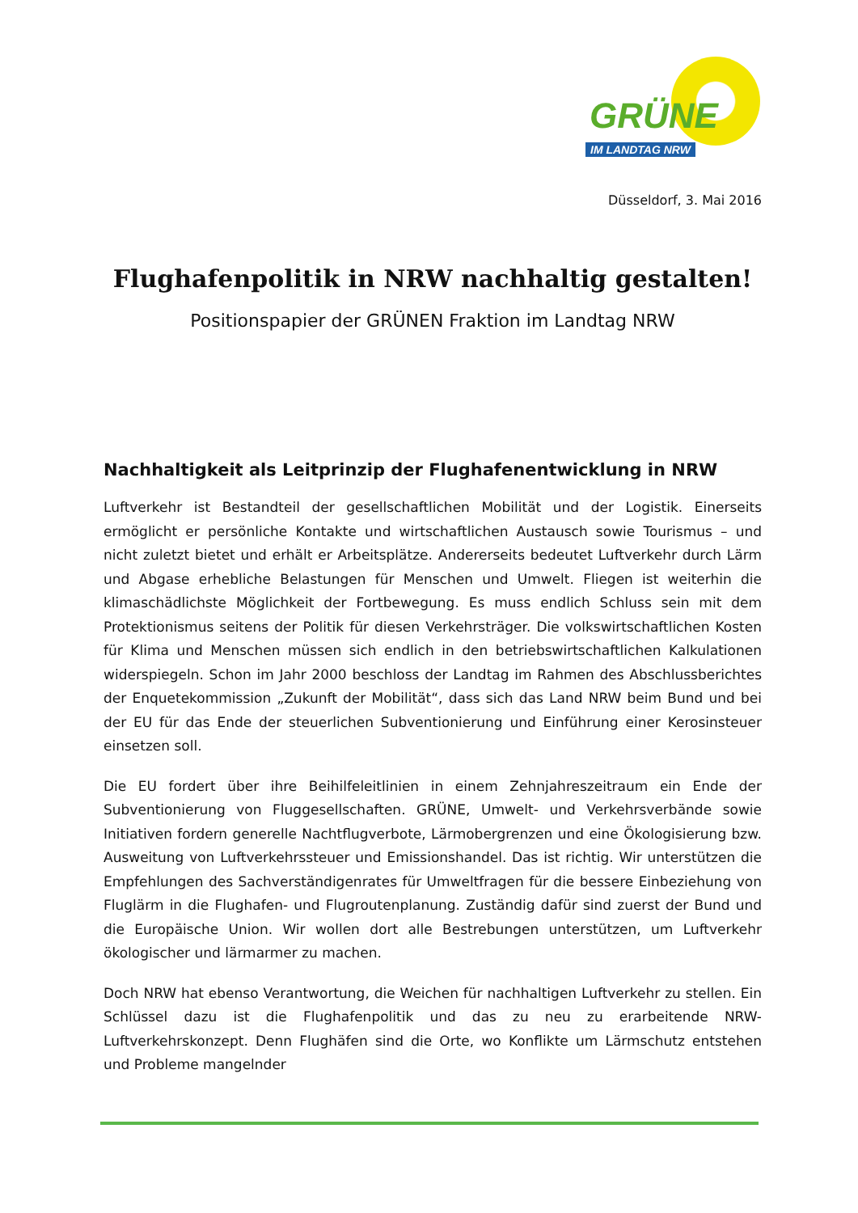GRÜNE
IM LANDTAG NRW
Düsseldorf, 3. Mai 2016
Flughafenpolitik in NRW nachhaltig gestalten!
Positionspapier der GRÜNEN Fraktion im Landtag NRW
Nachhaltigkeit als Leitprinzip der Flughafenentwicklung in NRW
Luftverkehr ist Bestandteil der gesellschaftlichen Mobilität und der Logistik. Einerseits ermöglicht er persönliche Kontakte und wirtschaftlichen Austausch sowie Tourismus – und nicht zuletzt bietet und erhält er Arbeitsplätze. Andererseits bedeutet Luftverkehr durch Lärm und Abgase erhebliche Belastungen für Menschen und Umwelt. Fliegen ist weiterhin die klimaschädlichste Möglichkeit der Fortbewegung. Es muss endlich Schluss sein mit dem Protektionismus seitens der Politik für diesen Verkehrsträger. Die volkswirtschaftlichen Kosten für Klima und Menschen müssen sich endlich in den betriebswirtschaftlichen Kalkulationen widerspiegeln. Schon im Jahr 2000 beschloss der Landtag im Rahmen des Abschlussberichtes der Enquetekommission „Zukunft der Mobilität“, dass sich das Land NRW beim Bund und bei der EU für das Ende der steuerlichen Subventionierung und Einführung einer Kerosinsteuer einsetzen soll.
Die EU fordert über ihre Beihilfeleitlinien in einem Zehnjahreszeitraum ein Ende der Subventionierung von Fluggesellschaften. GRÜNE, Umwelt- und Verkehrsverbände sowie Initiativen fordern generelle Nachtflugverbote, Lärmobergrenzen und eine Ökologisierung bzw. Ausweitung von Luftverkehrssteuer und Emissionshandel. Das ist richtig. Wir unterstützen die Empfehlungen des Sachverständigenrates für Umweltfragen für die bessere Einbeziehung von Fluglärm in die Flughafen- und Flugroutenplanung. Zuständig dafür sind zuerst der Bund und die Europäische Union. Wir wollen dort alle Bestrebungen unterstützen, um Luftverkehr ökologischer und lärmarmer zu machen.
Doch NRW hat ebenso Verantwortung, die Weichen für nachhaltigen Luftverkehr zu stellen. Ein Schlüssel dazu ist die Flughafenpolitik und das zu neu zu erarbeitende NRW-Luftverkehrskonzept. Denn Flughäfen sind die Orte, wo Konflikte um Lärmschutz entstehen und Probleme mangelnder